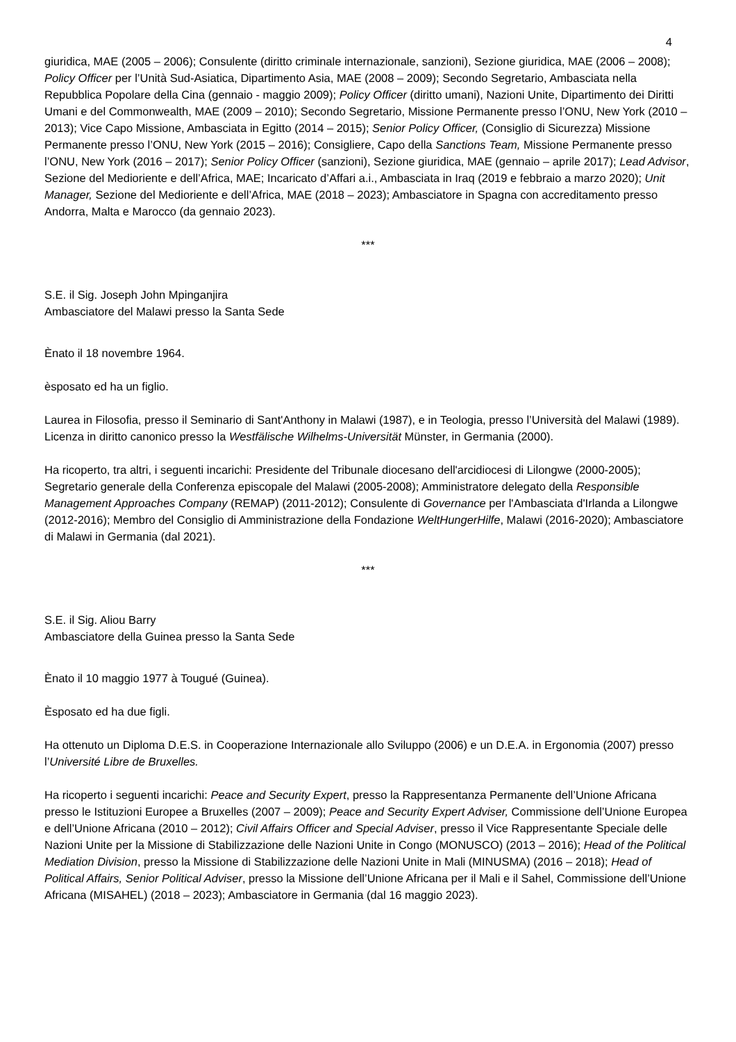4
giuridica, MAE (2005 – 2006); Consulente (diritto criminale internazionale, sanzioni), Sezione giuridica, MAE (2006 – 2008); Policy Officer per l’Unità Sud-Asiatica, Dipartimento Asia, MAE (2008 – 2009); Secondo Segretario, Ambasciata nella Repubblica Popolare della Cina (gennaio - maggio 2009); Policy Officer (diritto umani), Nazioni Unite, Dipartimento dei Diritti Umani e del Commonwealth, MAE (2009 – 2010); Secondo Segretario, Missione Permanente presso l’ONU, New York (2010 – 2013); Vice Capo Missione, Ambasciata in Egitto (2014 – 2015); Senior Policy Officer, (Consiglio di Sicurezza) Missione Permanente presso l’ONU, New York (2015 – 2016); Consigliere, Capo della Sanctions Team, Missione Permanente presso l’ONU, New York (2016 – 2017); Senior Policy Officer (sanzioni), Sezione giuridica, MAE (gennaio – aprile 2017); Lead Advisor, Sezione del Medioriente e dell’Africa, MAE; Incaricato d’Affari a.i., Ambasciata in Iraq (2019 e febbraio a marzo 2020); Unit Manager, Sezione del Medioriente e dell’Africa, MAE (2018 – 2023); Ambasciatore in Spagna con accreditamento presso Andorra, Malta e Marocco (da gennaio 2023).
***
S.E. il Sig. Joseph John Mpinganjira
Ambasciatore del Malawi presso la Santa Sede
Ènato il 18 novembre 1964.
èsposato ed ha un figlio.
Laurea in Filosofia, presso il Seminario di Sant'Anthony in Malawi (1987), e in Teologia, presso l’Università del Malawi (1989). Licenza in diritto canonico presso la Westfälische Wilhelms-Universität Münster, in Germania (2000).
Ha ricoperto, tra altri, i seguenti incarichi: Presidente del Tribunale diocesano dell'arcidiocesi di Lilongwe (2000-2005); Segretario generale della Conferenza episcopale del Malawi (2005-2008); Amministratore delegato della Responsible Management Approaches Company (REMAP) (2011-2012); Consulente di Governance per l'Ambasciata d'Irlanda a Lilongwe (2012-2016); Membro del Consiglio di Amministrazione della Fondazione WeltHungerHilfe, Malawi (2016-2020); Ambasciatore di Malawi in Germania (dal 2021).
***
S.E. il Sig. Aliou Barry
Ambasciatore della Guinea presso la Santa Sede
Ènato il 10 maggio 1977 à Tougué (Guinea).
Èsposato ed ha due figli.
Ha ottenuto un Diploma D.E.S. in Cooperazione Internazionale allo Sviluppo (2006) e un D.E.A. in Ergonomia (2007) presso l’Université Libre de Bruxelles.
Ha ricoperto i seguenti incarichi: Peace and Security Expert, presso la Rappresentanza Permanente dell’Unione Africana presso le Istituzioni Europee a Bruxelles (2007 – 2009); Peace and Security Expert Adviser, Commissione dell’Unione Europea e dell’Unione Africana (2010 – 2012); Civil Affairs Officer and Special Adviser, presso il Vice Rappresentante Speciale delle Nazioni Unite per la Missione di Stabilizzazione delle Nazioni Unite in Congo (MONUSCO) (2013 – 2016); Head of the Political Mediation Division, presso la Missione di Stabilizzazione delle Nazioni Unite in Mali (MINUSMA) (2016 – 2018); Head of Political Affairs, Senior Political Adviser, presso la Missione dell’Unione Africana per il Mali e il Sahel, Commissione dell’Unione Africana (MISAHEL) (2018 – 2023); Ambasciatore in Germania (dal 16 maggio 2023).